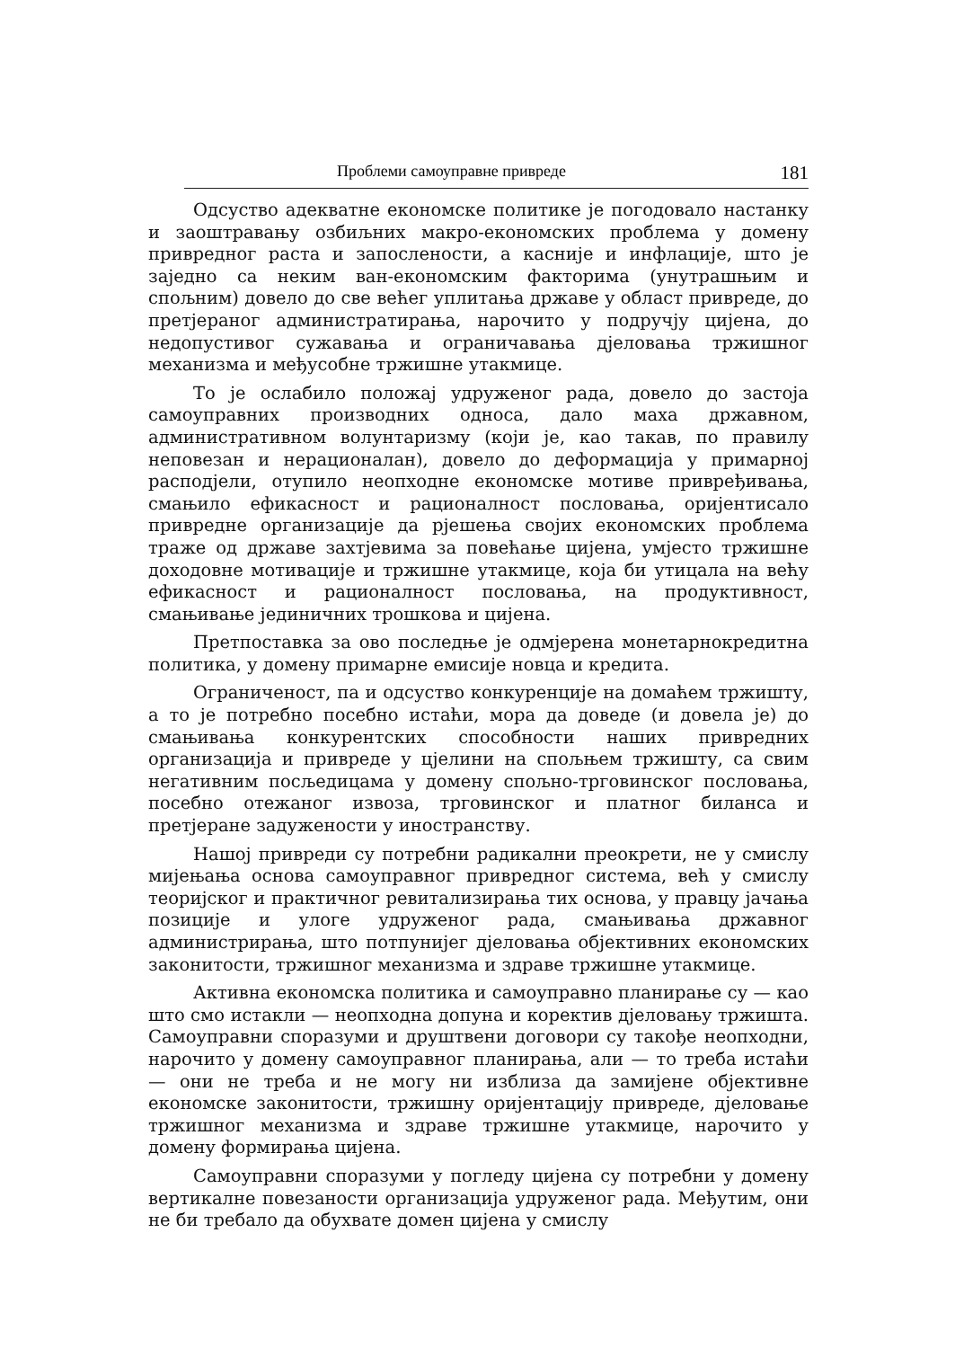Проблеми самоуправне привреде 181
Одсуство адекватне економске политике је погодовало настанку и заоштравању озбиљних макро-економских проблема у домену привредног раста и запослености, а касније и инфлације, што је заједно са неким ван-економским факторима (унутрашњим и спољним) довело до све већег уплитања државе у област привреде, до претјераног администратирања, нарочито у подручју цијена, до недопустивог сужавања и ограничавања дјеловања тржишног механизма и међусобне тржишне утакмице.
То је ослабило положај удруженог рада, довело до застоја самоуправних производних односа, дало маха државном, административном волунтаризму (који је, као такав, по правилу неповезан и нерационалан), довело до деформација у примарној расподјели, отупило неопходне економске мотиве привређивања, смањило ефикасност и рационалност пословања, оријентисало привредне организације да рјешења својих економских проблема траже од државе захтјевима за повећање цијена, умјесто тржишне доходовне мотивације и тржишне утакмице, која би утицала на већу ефикасност и рационалност пословања, на продуктивност, смањивање јединичних трошкова и цијена.
Претпоставка за ово последње је одмјерена монетарнокредитна политика, у домену примарне емисије новца и кредита.
Ограниченост, па и одсуство конкуренције на домаћем тржишту, а то је потребно посебно истаћи, мора да доведе (и довела је) до смањивања конкурентских способности наших привредних организација и привреде у цјелини на спољњем тржишту, са свим негативним посљедицама у домену спољно-трговинског пословања, посебно отежаног извоза, трговинског и платног биланса и претјеране задужености у иностранству.
Нашој привреди су потребни радикални преокрети, не у смислу мијењања основа самоуправног привредног система, већ у смислу теоријског и практичног ревитализирања тих основа, у правцу јачања позиције и улоге удруженог рада, смањивања државног администрирања, што потпунијег дјеловања објективних економских законитости, тржишног механизма и здраве тржишне утакмице.
Активна економска политика и самоуправно планирање су — као што смо истакли — неопходна допуна и коректив дјеловању тржишта. Самоуправни споразуми и друштвени договори су такође неопходни, нарочито у домену самоуправног планирања, али — то треба истаћи — они не треба и не могу ни изблиза да замијене објективне економске законитости, тржишну оријентацију привреде, дјеловање тржишног механизма и здраве тржишне утакмице, нарочито у домену формирања цијена.
Самоуправни споразуми у погледу цијена су потребни у домену вертикалне повезаности организација удруженог рада. Међутим, они не би требало да обухвате домен цијена у смислу